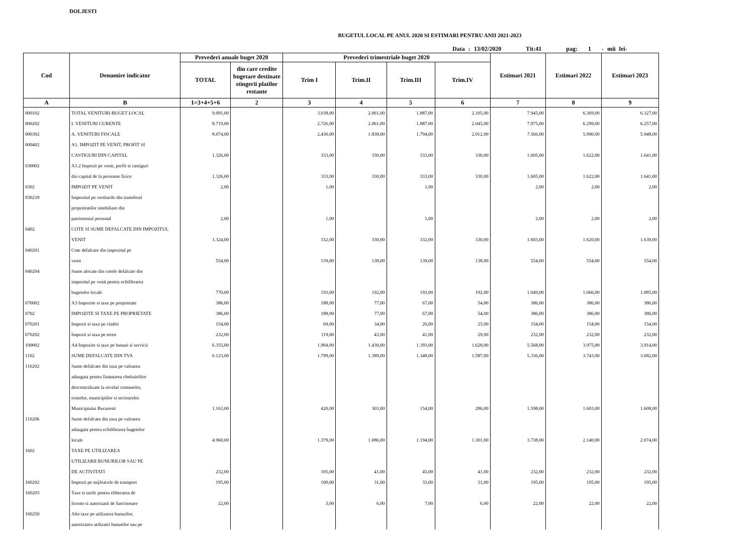DOLJESTI
BUGETUL LOCAL PE ANUL 2020 SI ESTIMARI PENTRU ANII 2021-2023
Data : 13/02/2020 Tit:41 pag: 1 - mii lei-
| Cod | Denumire indicator | Prevederi anuale buget 2020 | | Prevederi trimestriale buget 2020 | | | | Estimari 2021 | Estimari 2022 | Estimari 2023 |
| --- | --- | --- | --- | --- | --- | --- | --- | --- | --- | --- |
| | | TOTAL | din care credite bugetare destinate stingerii platilor restante | Trim I | Trim.II | Trim.III | Trim.IV | | | |
| A | B | 1=3+4+5+6 | 2 | 3 | 4 | 5 | 6 | 7 | 8 | 9 |
| 000102 | TOTAL VENITURI-BUGET LOCAL | 9.091,00 | | 3.038,00 | 2.061,00 | 1.887,00 | 2.105,00 | 7.945,00 | 6.369,00 | 6.327,00 |
| 000202 | I. VENITURI CURENTE | 8.719,00 | | 2.726,00 | 2.061,00 | 1.887,00 | 2.045,00 | 7.875,00 | 6.299,00 | 6.257,00 |
| 000302 | A. VENITURI FISCALE | 8.074,00 | | 2.430,00 | 1.838,00 | 1.794,00 | 2.012,00 | 7.566,00 | 5.990,00 | 5.948,00 |
| 000402 | A1. IMPOZIT PE VENIT, PROFIT SI | | | | | | | | | |
| | CASTIGURI DIN CAPITAL | 1.326,00 | | 333,00 | 330,00 | 333,00 | 330,00 | 1.605,00 | 1.622,00 | 1.641,00 |
| 030002 | A1.2 Impozit pe venit, profit si castiguri | | | | | | | | | |
| | din capital de la persoane fizice | 1.326,00 | | 333,00 | 330,00 | 333,00 | 330,00 | 1.605,00 | 1.622,00 | 1.641,00 |
| 0302 | IMPOZIT PE VENIT | 2,00 | | 1,00 | | 1,00 | | 2,00 | 2,00 | 2,00 |
| 030218 | Impozitul pe veniturile din transferul | | | | | | | | | |
| | proprietatilor imobiliare din | | | | | | | | | |
| | patrimoniul personal | 2,00 | | 1,00 | | 1,00 | | 2,00 | 2,00 | 2,00 |
| 0402 | COTE SI SUME DEFALCATE DIN IMPOZITUL | | | | | | | | | |
| | VENIT | 1.324,00 | | 332,00 | 330,00 | 332,00 | 330,00 | 1.603,00 | 1.620,00 | 1.639,00 |
| 040201 | Cote defalcate din impozitul pe | | | | | | | | | |
| | venit | 554,00 | | 139,00 | 138,00 | 139,00 | 138,00 | 554,00 | 554,00 | 554,00 |
| 040204 | Sume alocate din cotele defalcate din | | | | | | | | | |
| | impozitul pe venit pentru echilibrarea | | | | | | | | | |
| | bugetelor locale | 770,00 | | 193,00 | 192,00 | 193,00 | 192,00 | 1.049,00 | 1.066,00 | 1.085,00 |
| 070002 | A3 Impozite si taxe pe proprietate | 386,00 | | 188,00 | 77,00 | 67,00 | 54,00 | 386,00 | 386,00 | 386,00 |
| 0702 | IMPOZITE SI TAXE PE PROPRIETATE | 386,00 | | 188,00 | 77,00 | 67,00 | 54,00 | 386,00 | 386,00 | 386,00 |
| 070201 | Impozit si taxa pe cladiri | 154,00 | | 69,00 | 34,00 | 26,00 | 25,00 | 154,00 | 154,00 | 154,00 |
| 070202 | Impozit si taxa pe teren | 232,00 | | 119,00 | 43,00 | 41,00 | 29,00 | 232,00 | 232,00 | 232,00 |
| 100002 | A4 Impozite si taxe pe bunuri si servicii | 6.355,00 | | 1.904,00 | 1.430,00 | 1.393,00 | 1.628,00 | 5.568,00 | 3.975,00 | 3.914,00 |
| 1102 | SUME DEFALCATE DIN TVA | 6.123,00 | | 1.799,00 | 1.389,00 | 1.348,00 | 1.587,00 | 5.336,00 | 3.743,00 | 3.682,00 |
| 110202 | Sume defalcate din taxa pe valoarea | | | | | | | | | |
| | adaugata pentru finantarea cheltuielilor | | | | | | | | | |
| | descentralizate la nivelul comunelor, | | | | | | | | | |
| | oraselor, municipiilor si sectoarelor | | | | | | | | | |
| | Municipiului Bucuresti | 1.163,00 | | 420,00 | 303,00 | 154,00 | 286,00 | 1.598,00 | 1.603,00 | 1.608,00 |
| 110206 | Sume defalcate din taxa pe valoarea | | | | | | | | | |
| | adaugata pentru echilibrarea bugetelor | | | | | | | | | |
| | locale | 4.960,00 | | 1.379,00 | 1.086,00 | 1.194,00 | 1.301,00 | 3.738,00 | 2.140,00 | 2.074,00 |
| 1602 | TAXE PE UTILIZAREA | | | | | | | | | |
| | UTILIZARII BUNURILOR SAU PE | | | | | | | | | |
| | DE ACTIVITATI | 232,00 | | 105,00 | 41,00 | 45,00 | 41,00 | 232,00 | 232,00 | 232,00 |
| 160202 | Impozit pe mijloacele de transport | 195,00 | | 100,00 | 31,00 | 33,00 | 31,00 | 195,00 | 195,00 | 195,00 |
| 160203 | Taxe si tarife pentru eliberarea de | | | | | | | | | |
| | licente si autorizatii de functionare | 22,00 | | 3,00 | 6,00 | 7,00 | 6,00 | 22,00 | 22,00 | 22,00 |
| 160250 | Alte taxe pe utilizarea bunurilor, | | | | | | | | | |
| | autorizarea utilizarii bunurilor sau pe | | | | | | | | | |